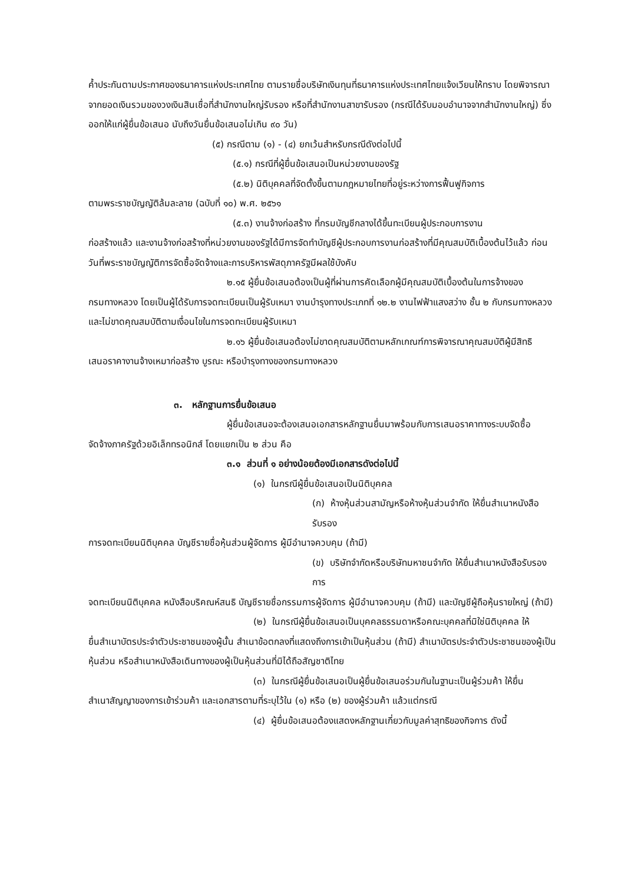ค้ำประกันตามประกาศของธนาคารแห่งประเทศไทย ตามรายชื่อบริษัทเงินทุนที่ธนาคารแห่งประเทศไทยแจ้งเวียนให้ทราบ โดยพิจารณาจากยอดเงินรวมของวงเงินสินเชื่อที่สำนักงานใหญ่รับรอง หรือที่สำนักงานสาขารับรอง (กรณีได้รับมอบอำนาจจากสำนักงานใหญ่) ซึ่งออกให้แก่ผู้ยื่นข้อเสนอ นับถึงวันยื่นข้อเสนอไม่เกิน ๙๐ วัน)
(๕) กรณีตาม (๑) - (๔) ยกเว้นสำหรับกรณีดังต่อไปนี้
(๕.๑) กรณีที่ผู้ยื่นข้อเสนอเป็นหน่วยงานของรัฐ
(๕.๒) นิติบุคคลที่จัดตั้งขึ้นตามกฎหมายไทยที่อยู่ระหว่างการฟื้นฟูกิจการ
ตามพระราชบัญญัติล้มละลาย (ฉบับที่ ๑๐) พ.ศ. ๒๕๖๑
(๕.๓) งานจ้างก่อสร้าง ที่กรมบัญชีกลางได้ขึ้นทะเบียนผู้ประกอบการงาน
ก่อสร้างแล้ว และงานจ้างก่อสร้างที่หน่วยงานของรัฐได้มีการจัดทำบัญชีผู้ประกอบการงานก่อสร้างที่มีคุณสมบัติเบื้องต้นไว้แล้ว ก่อนวันที่พระราชบัญญัติการจัดซื้อจัดจ้างและการบริหารพัสดุภาครัฐมีผลใช้บังคับ
๒.๑๕ ผู้ยื่นข้อเสนอต้องเป็นผู้ที่ผ่านการคัดเลือกผู้มีคุณสมบัติเบื้องต้นในการจ้างของ
กรมทางหลวง โดยเป็นผู้ได้รับการจดทะเบียนเป็นผู้รับเหมา งานบำรุงทางประเภทที่ ๑๒.๒ งานไฟฟ้าแสงสว่าง ชั้น ๒ กับกรมทางหลวง และไม่ขาดคุณสมบัติตามเงื่อนไขในการจดทะเบียนผู้รับเหมา
๒.๑๖ ผู้ยื่นข้อเสนอต้องไม่ขาดคุณสมบัติตามหลักเกณฑ์การพิจารณาคุณสมบัติผู้มีสิทธิ
เสนอราคางานจ้างเหมาก่อสร้าง บูรณะ หรือบำรุงทางของกรมทางหลวง
๓. หลักฐานการยื่นข้อเสนอ
ผู้ยื่นข้อเสนอจะต้องเสนอเอกสารหลักฐานยื่นมาพร้อมกับการเสนอราคาทางระบบจัดซื้อ
จัดจ้างภาครัฐด้วยอิเล็กทรอนิกส์ โดยแยกเป็น ๒ ส่วน คือ
๓.๑ ส่วนที่ ๑ อย่างน้อยต้องมีเอกสารดังต่อไปนี้
(๑) ในกรณีผู้ยื่นข้อเสนอเป็นนิติบุคคล
(ก) ห้างหุ้นส่วนสามัญหรือห้างหุ้นส่วนจำกัด ให้ยื่นสำเนาหนังสือรับรอง
การจดทะเบียนนิติบุคคล บัญชีรายชื่อหุ้นส่วนผู้จัดการ ผู้มีอำนาจควบคุม (ถ้ามี)
(ข) บริษัทจำกัดหรือบริษัทมหาชนจำกัด ให้ยื่นสำเนาหนังสือรับรองการ
จดทะเบียนนิติบุคคล หนังสือบริคณห์สนธิ บัญชีรายชื่อกรรมการผู้จัดการ ผู้มีอำนาจควบคุม (ถ้ามี) และบัญชีผู้ถือหุ้นรายใหญ่ (ถ้ามี)
(๒) ในกรณีผู้ยื่นข้อเสนอเป็นบุคคลธรรมดาหรือคณะบุคคลที่มิใช่นิติบุคคล ให้
ยื่นสำเนาบัตรประจำตัวประชาชนของผู้นั้น สำเนาข้อตกลงที่แสดงถึงการเข้าเป็นหุ้นส่วน (ถ้ามี) สำเนาบัตรประจำตัวประชาชนของผู้เป็นหุ้นส่วน หรือสำเนาหนังสือเดินทางของผู้เป็นหุ้นส่วนที่มิได้ถือสัญชาติไทย
(๓) ในกรณีผู้ยื่นข้อเสนอเป็นผู้ยื่นข้อเสนอร่วมกันในฐานะเป็นผู้ร่วมค้า ให้ยื่น
สำเนาสัญญาของการเข้าร่วมค้า และเอกสารตามที่ระบุไว้ใน (๑) หรือ (๒) ของผู้ร่วมค้า แล้วแต่กรณี
(๔) ผู้ยื่นข้อเสนอต้องแสดงหลักฐานเกี่ยวกับมูลค่าสุทธิของกิจการ ดังนี้